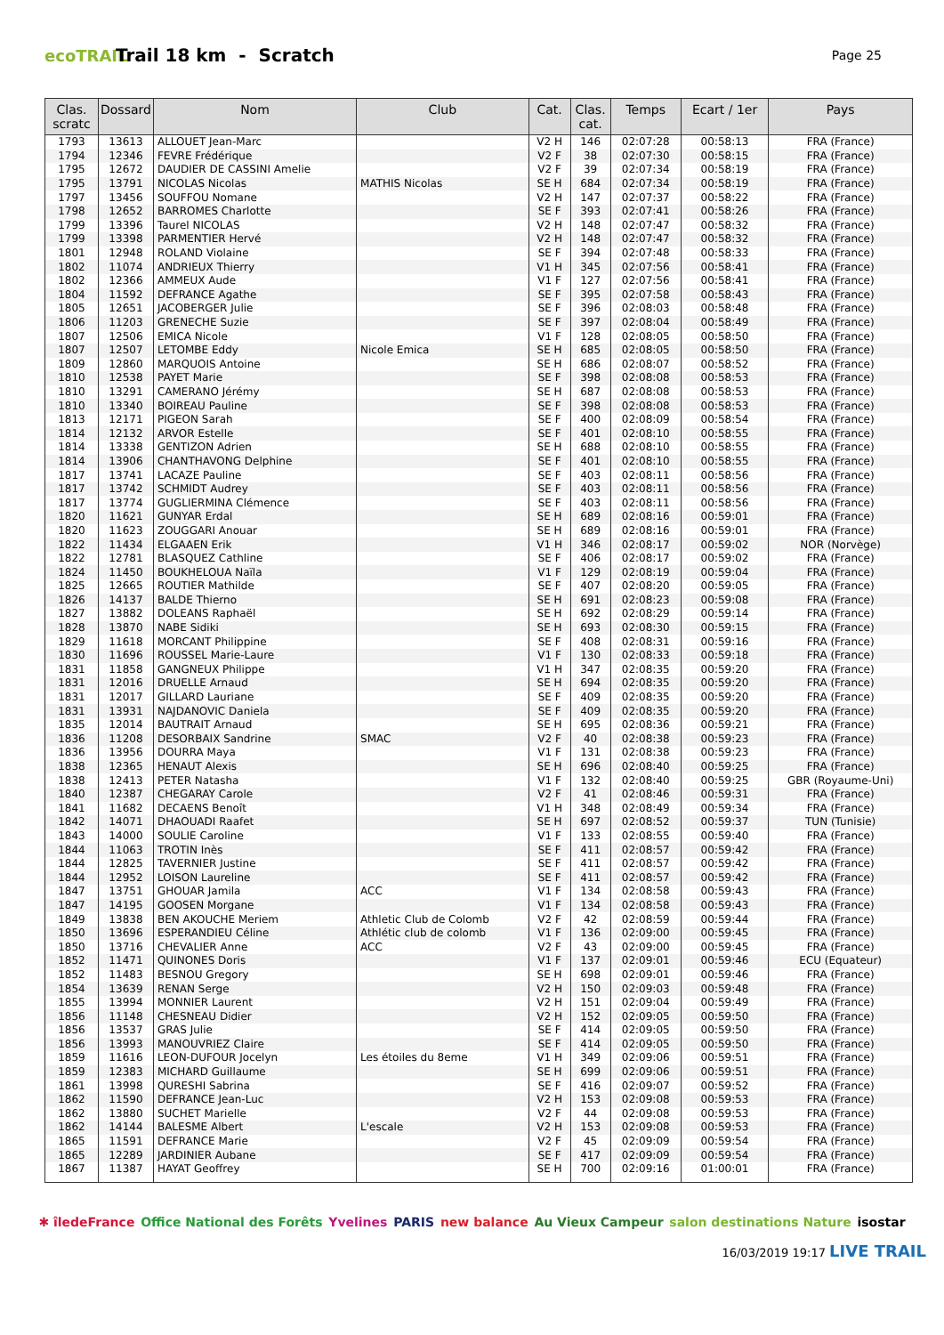ecoTRAIL
Trail 18 km - Scratch
Page 25
| Clas. scratc | Dossard | Nom | Club | Cat. | Clas. cat. | Temps | Ecart / 1er | Pays |
| --- | --- | --- | --- | --- | --- | --- | --- | --- |
| 1793 | 13613 | ALLOUET Jean-Marc | | V2 H | 146 | 02:07:28 | 00:58:13 | FRA (France) |
| 1794 | 12346 | FEVRE Frédérique | | V2 F | 38 | 02:07:30 | 00:58:15 | FRA (France) |
| 1795 | 12672 | DAUDIER DE CASSINI Amelie | | V2 F | 39 | 02:07:34 | 00:58:19 | FRA (France) |
| 1795 | 13791 | NICOLAS Nicolas | MATHIS Nicolas | SE H | 684 | 02:07:34 | 00:58:19 | FRA (France) |
| 1797 | 13456 | SOUFFOU Nomane | | V2 H | 147 | 02:07:37 | 00:58:22 | FRA (France) |
| 1798 | 12652 | BARROMES Charlotte | | SE F | 393 | 02:07:41 | 00:58:26 | FRA (France) |
| 1799 | 13396 | Taurel NICOLAS | | V2 H | 148 | 02:07:47 | 00:58:32 | FRA (France) |
| 1799 | 13398 | PARMENTIER Hervé | | V2 H | 148 | 02:07:47 | 00:58:32 | FRA (France) |
| 1801 | 12948 | ROLAND Violaine | | SE F | 394 | 02:07:48 | 00:58:33 | FRA (France) |
| 1802 | 11074 | ANDRIEUX Thierry | | V1 H | 345 | 02:07:56 | 00:58:41 | FRA (France) |
| 1802 | 12366 | AMMEUX Aude | | V1 F | 127 | 02:07:56 | 00:58:41 | FRA (France) |
| 1804 | 11592 | DEFRANCE Agathe | | SE F | 395 | 02:07:58 | 00:58:43 | FRA (France) |
| 1805 | 12651 | JACOBERGER Julie | | SE F | 396 | 02:08:03 | 00:58:48 | FRA (France) |
| 1806 | 11203 | GRENECHE Suzie | | SE F | 397 | 02:08:04 | 00:58:49 | FRA (France) |
| 1807 | 12506 | EMICA Nicole | | V1 F | 128 | 02:08:05 | 00:58:50 | FRA (France) |
| 1807 | 12507 | LETOMBE Eddy | Nicole Emica | SE H | 685 | 02:08:05 | 00:58:50 | FRA (France) |
| 1809 | 12860 | MARQUOIS Antoine | | SE H | 686 | 02:08:07 | 00:58:52 | FRA (France) |
| 1810 | 12538 | PAYET Marie | | SE F | 398 | 02:08:08 | 00:58:53 | FRA (France) |
| 1810 | 13291 | CAMERANO Jérémy | | SE H | 687 | 02:08:08 | 00:58:53 | FRA (France) |
| 1810 | 13340 | BOIREAU Pauline | | SE F | 398 | 02:08:08 | 00:58:53 | FRA (France) |
| 1813 | 12171 | PIGEON Sarah | | SE F | 400 | 02:08:09 | 00:58:54 | FRA (France) |
| 1814 | 12132 | ARVOR Estelle | | SE F | 401 | 02:08:10 | 00:58:55 | FRA (France) |
| 1814 | 13338 | GENTIZON Adrien | | SE H | 688 | 02:08:10 | 00:58:55 | FRA (France) |
| 1814 | 13906 | CHANTHAVONG Delphine | | SE F | 401 | 02:08:10 | 00:58:55 | FRA (France) |
| 1817 | 13741 | LACAZE Pauline | | SE F | 403 | 02:08:11 | 00:58:56 | FRA (France) |
| 1817 | 13742 | SCHMIDT Audrey | | SE F | 403 | 02:08:11 | 00:58:56 | FRA (France) |
| 1817 | 13774 | GUGLIERMINA Clémence | | SE F | 403 | 02:08:11 | 00:58:56 | FRA (France) |
| 1820 | 11621 | GUNYAR Erdal | | SE H | 689 | 02:08:16 | 00:59:01 | FRA (France) |
| 1820 | 11623 | ZOUGGARI Anouar | | SE H | 689 | 02:08:16 | 00:59:01 | FRA (France) |
| 1822 | 11434 | ELGAAEN Erik | | V1 H | 346 | 02:08:17 | 00:59:02 | NOR (Norvège) |
| 1822 | 12781 | BLASQUEZ Cathline | | SE F | 406 | 02:08:17 | 00:59:02 | FRA (France) |
| 1824 | 11450 | BOUKHELOUA Naïla | | V1 F | 129 | 02:08:19 | 00:59:04 | FRA (France) |
| 1825 | 12665 | ROUTIER Mathilde | | SE F | 407 | 02:08:20 | 00:59:05 | FRA (France) |
| 1826 | 14137 | BALDE Thierno | | SE H | 691 | 02:08:23 | 00:59:08 | FRA (France) |
| 1827 | 13882 | DOLEANS Raphaël | | SE H | 692 | 02:08:29 | 00:59:14 | FRA (France) |
| 1828 | 13870 | NABE Sidiki | | SE H | 693 | 02:08:30 | 00:59:15 | FRA (France) |
| 1829 | 11618 | MORCANT Philippine | | SE F | 408 | 02:08:31 | 00:59:16 | FRA (France) |
| 1830 | 11696 | ROUSSEL Marie-Laure | | V1 F | 130 | 02:08:33 | 00:59:18 | FRA (France) |
| 1831 | 11858 | GANGNEUX Philippe | | V1 H | 347 | 02:08:35 | 00:59:20 | FRA (France) |
| 1831 | 12016 | DRUELLE Arnaud | | SE H | 694 | 02:08:35 | 00:59:20 | FRA (France) |
| 1831 | 12017 | GILLARD Lauriane | | SE F | 409 | 02:08:35 | 00:59:20 | FRA (France) |
| 1831 | 13931 | NAJDANOVIC Daniela | | SE F | 409 | 02:08:35 | 00:59:20 | FRA (France) |
| 1835 | 12014 | BAUTRAIT Arnaud | | SE H | 695 | 02:08:36 | 00:59:21 | FRA (France) |
| 1836 | 11208 | DESORBAIX Sandrine | SMAC | V2 F | 40 | 02:08:38 | 00:59:23 | FRA (France) |
| 1836 | 13956 | DOURRA Maya | | V1 F | 131 | 02:08:38 | 00:59:23 | FRA (France) |
| 1838 | 12365 | HENAUT Alexis | | SE H | 696 | 02:08:40 | 00:59:25 | FRA (France) |
| 1838 | 12413 | PETER Natasha | | V1 F | 132 | 02:08:40 | 00:59:25 | GBR (Royaume-Uni) |
| 1840 | 12387 | CHEGARAY Carole | | V2 F | 41 | 02:08:46 | 00:59:31 | FRA (France) |
| 1841 | 11682 | DECAENS Benoît | | V1 H | 348 | 02:08:49 | 00:59:34 | FRA (France) |
| 1842 | 14071 | DHAOUADI Raafet | | SE H | 697 | 02:08:52 | 00:59:37 | TUN (Tunisie) |
| 1843 | 14000 | SOULIE Caroline | | V1 F | 133 | 02:08:55 | 00:59:40 | FRA (France) |
| 1844 | 11063 | TROTIN Inès | | SE F | 411 | 02:08:57 | 00:59:42 | FRA (France) |
| 1844 | 12825 | TAVERNIER Justine | | SE F | 411 | 02:08:57 | 00:59:42 | FRA (France) |
| 1844 | 12952 | LOISON Laureline | | SE F | 411 | 02:08:57 | 00:59:42 | FRA (France) |
| 1847 | 13751 | GHOUAR Jamila | ACC | V1 F | 134 | 02:08:58 | 00:59:43 | FRA (France) |
| 1847 | 14195 | GOOSEN Morgane | | V1 F | 134 | 02:08:58 | 00:59:43 | FRA (France) |
| 1849 | 13838 | BEN AKOUCHE Meriem | Athletic Club de Colomb | V2 F | 42 | 02:08:59 | 00:59:44 | FRA (France) |
| 1850 | 13696 | ESPERANDIEU Céline | Athlétic club de colomb | V1 F | 136 | 02:09:00 | 00:59:45 | FRA (France) |
| 1850 | 13716 | CHEVALIER Anne | ACC | V2 F | 43 | 02:09:00 | 00:59:45 | FRA (France) |
| 1852 | 11471 | QUINONES Doris | | V1 F | 137 | 02:09:01 | 00:59:46 | ECU (Equateur) |
| 1852 | 11483 | BESNOU Gregory | | SE H | 698 | 02:09:01 | 00:59:46 | FRA (France) |
| 1854 | 13639 | RENAN Serge | | V2 H | 150 | 02:09:03 | 00:59:48 | FRA (France) |
| 1855 | 13994 | MONNIER Laurent | | V2 H | 151 | 02:09:04 | 00:59:49 | FRA (France) |
| 1856 | 11148 | CHESNEAU Didier | | V2 H | 152 | 02:09:05 | 00:59:50 | FRA (France) |
| 1856 | 13537 | GRAS Julie | | SE F | 414 | 02:09:05 | 00:59:50 | FRA (France) |
| 1856 | 13993 | MANOUVRIEZ Claire | | SE F | 414 | 02:09:05 | 00:59:50 | FRA (France) |
| 1859 | 11616 | LEON-DUFOUR Jocelyn | Les étoiles du 8eme | V1 H | 349 | 02:09:06 | 00:59:51 | FRA (France) |
| 1859 | 12383 | MICHARD Guillaume | | SE H | 699 | 02:09:06 | 00:59:51 | FRA (France) |
| 1861 | 13998 | QURESHI Sabrina | | SE F | 416 | 02:09:07 | 00:59:52 | FRA (France) |
| 1862 | 11590 | DEFRANCE Jean-Luc | | V2 H | 153 | 02:09:08 | 00:59:53 | FRA (France) |
| 1862 | 13880 | SUCHET Marielle | | V2 F | 44 | 02:09:08 | 00:59:53 | FRA (France) |
| 1862 | 14144 | BALESME Albert | L'escale | V2 H | 153 | 02:09:08 | 00:59:53 | FRA (France) |
| 1865 | 11591 | DEFRANCE Marie | | V2 F | 45 | 02:09:09 | 00:59:54 | FRA (France) |
| 1865 | 12289 | JARDINIER Aubane | | SE F | 417 | 02:09:09 | 00:59:54 | FRA (France) |
| 1867 | 11387 | HAYAT Geoffrey | | SE H | 700 | 02:09:16 | 01:00:01 | FRA (France) |
✱ îledeFrance Office National des Forêts Yvelines PARIS new balance Au Vieux Campeur salon destinations Nature isostar
16/03/2019 19:17 LIVE TRAIL